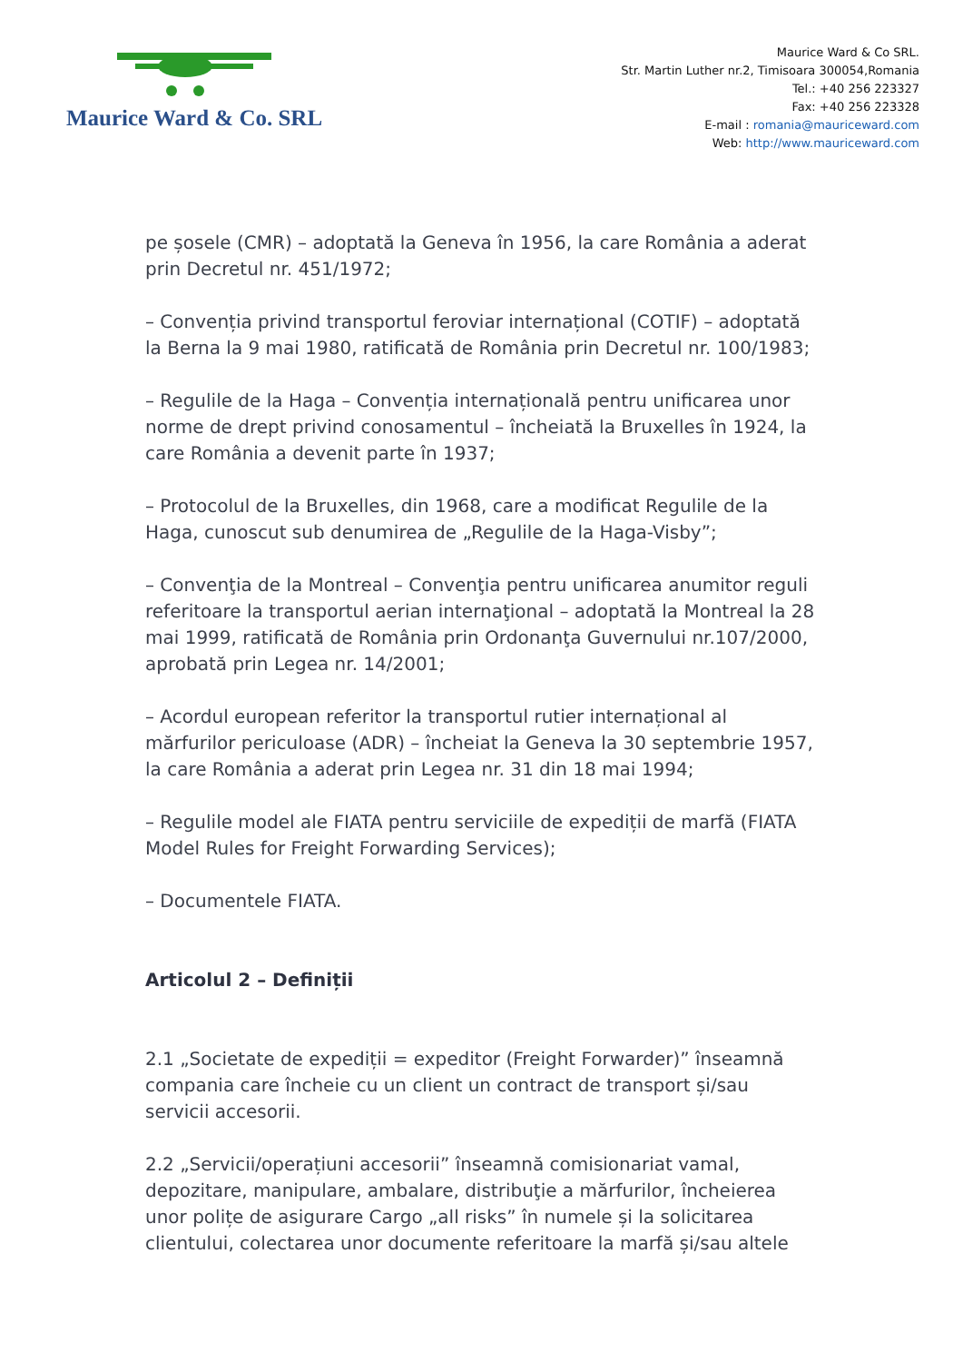Maurice Ward & Co. SRL
Maurice Ward & Co SRL.
Str. Martin Luther nr.2, Timisoara 300054,Romania
Tel.: +40 256 223327
Fax: +40 256 223328
E-mail : romania@mauriceward.com
Web: http://www.mauriceward.com
pe șosele (CMR) – adoptată la Geneva în 1956, la care România a aderat prin Decretul nr. 451/1972;
– Convenția privind transportul feroviar internațional (COTIF) – adoptată la Berna la 9 mai 1980, ratificată de România prin Decretul nr. 100/1983;
– Regulile de la Haga – Convenția internațională pentru unificarea unor norme de drept privind conosamentul – încheiată la Bruxelles în 1924, la care România a devenit parte în 1937;
– Protocolul de la Bruxelles, din 1968, care a modificat Regulile de la Haga, cunoscut sub denumirea de „Regulile de la Haga-Visby”;
– Convenţia de la Montreal – Convenţia pentru unificarea anumitor reguli referitoare la transportul aerian internaţional – adoptată la Montreal la 28 mai 1999, ratificată de România prin Ordonanţa Guvernului nr.107/2000, aprobată prin Legea nr. 14/2001;
– Acordul european referitor la transportul rutier internațional al mărfurilor periculoase (ADR) – încheiat la Geneva la 30 septembrie 1957, la care România a aderat prin Legea nr. 31 din 18 mai 1994;
– Regulile model ale FIATA pentru serviciile de expediții de marfă (FIATA Model Rules for Freight Forwarding Services);
– Documentele FIATA.
Articolul 2 – Definiții
2.1 „Societate de expediții = expeditor (Freight Forwarder)” înseamnă compania care încheie cu un client un contract de transport și/sau servicii accesorii.
2.2 „Servicii/operațiuni accesorii” înseamnă comisionariat vamal, depozitare, manipulare, ambalare, distribuţie a mărfurilor, încheierea unor polițe de asigurare Cargo „all risks” în numele și la solicitarea clientului, colectarea unor documente referitoare la marfă și/sau altele